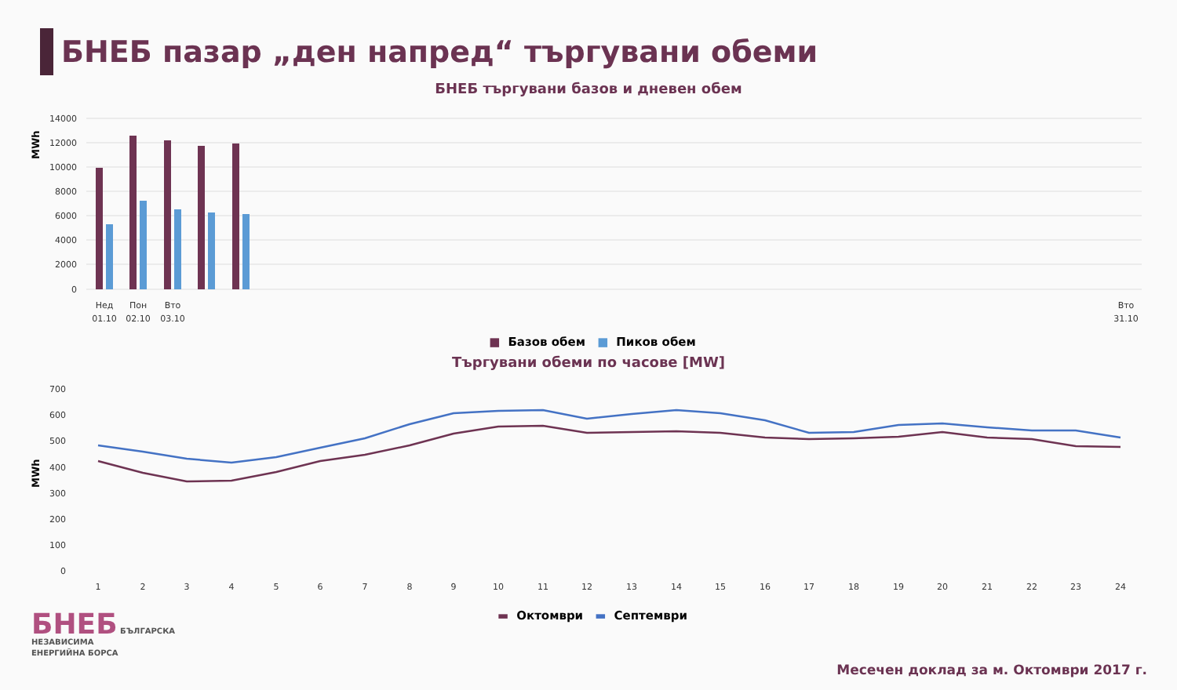БНЕБ пазар „ден напред“ търгувани обеми
БНЕБ търгувани базов и дневен обем
MWh
14000
12000
10000
8000
6000
4000
2000
0
Нед
01.10
Пон
02.10
Вто
03.10
Вто
31.10
■ Базов обем ■ Пиков обем
Търгувани обеми по часове [MW]
MWh
700
600
500
400
300
200
100
0
1
2
3
4
5
6
7
8
9
10
11
12
13
14
15
16
17
18
19
20
21
22
23
24
▬ Октомври ▬ Септември
БНЕБ БЪЛГАРСКА
НЕЗАВИСИМА
ЕНЕРГИЙНА БОРСА
Месечен доклад за м. Октомври 2017 г.